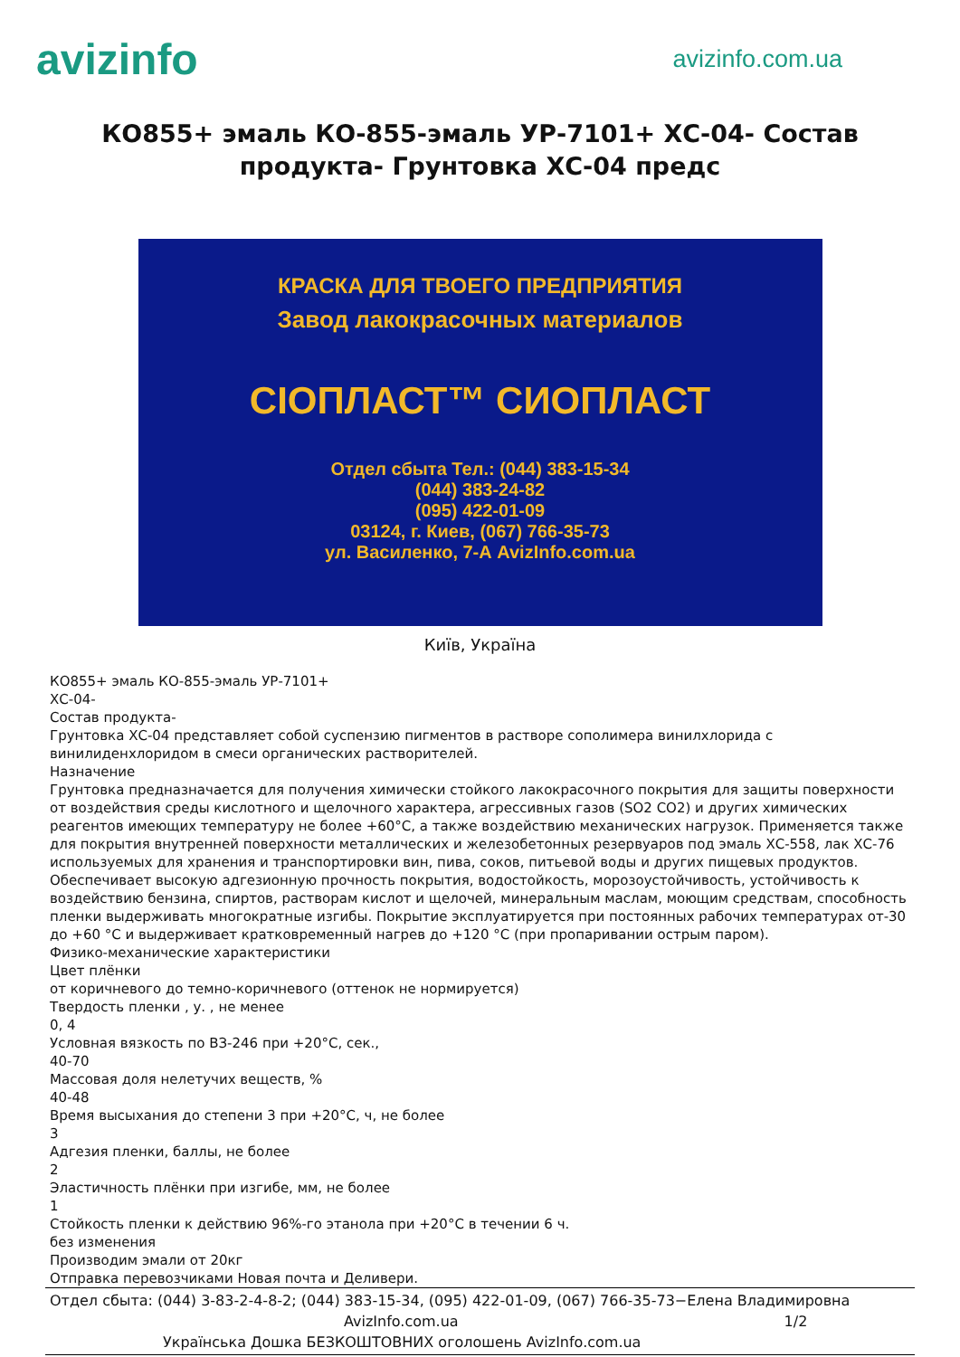avizinfo
avizinfo.com.ua
КО855+ эмаль КО-855-эмаль УР-7101+ ХС-04- Состав продукта- Грунтовка ХС-04 предс
КРАСКА ДЛЯ ТВОЕГО ПРЕДПРИЯТИЯ
Завод лакокрасочных материалов
СІОПЛАСТ™ СИОПЛАСТ
Отдел сбыта Тел.: (044) 383-15-34
(044) 383-24-82
(095) 422-01-09
03124, г. Киев, (067) 766-35-73
ул. Василенко, 7-А AvizInfo.com.ua
Київ, Україна
КО855+ эмаль КО-855-эмаль УР-7101+
ХС-04-
Состав продукта-
Грунтовка ХС-04 представляет собой суспензию пигментов в растворе сополимера винилхлорида с винилиденхлоридом в смеси органических растворителей.
Назначение
Грунтовка предназначается для получения химически стойкого лакокрасочного покрытия для защиты поверхности от воздействия среды кислотного и щелочного характера, агрессивных газов (SO2 CO2) и других химических реагентов имеющих температуру не более +60°С, а также воздействию механических нагрузок. Применяется также для покрытия внутренней поверхности металлических и железобетонных резервуаров под эмаль ХС-558, лак ХС-76 используемых для хранения и транспортировки вин, пива, соков, питьевой воды и других пищевых продуктов. Обеспечивает высокую адгезионную прочность покрытия, водостойкость, морозоустойчивость, устойчивость к воздействию бензина, спиртов, растворам кислот и щелочей, минеральным маслам, моющим средствам, способность пленки выдерживать многократные изгибы. Покрытие эксплуатируется при постоянных рабочих температурах от-30 до +60 °С и выдерживает кратковременный нагрев до +120 °С (при пропаривании острым паром).
Физико-механические характеристики
Цвет плёнки
от коричневого до темно-коричневого (оттенок не нормируется)
Твердость пленки , у. , не менее
0, 4
Условная вязкость по ВЗ-246 при +20°С, сек.,
40-70
Массовая доля нелетучих веществ, %
40-48
Время высыхания до степени 3 при +20°С, ч, не более
3
Адгезия пленки, баллы, не более
2
Эластичность плёнки при изгибе, мм, не более
1
Стойкость пленки к действию 96%-го этанола при +20°С в течении 6 ч.
без изменения
Производим эмали от 20кг
Отправка перевозчиками Новая почта и Деливери.
Отдел сбыта: (044) 3-83-2-4-8-2; (044) 383-15-34, (095) 422-01-09, (067) 766-35-73−Елена Владимировна
AvizInfo.com.ua 1/2
Українська Дошка БЕЗКОШТОВНИХ оголошень AvizInfo.com.ua